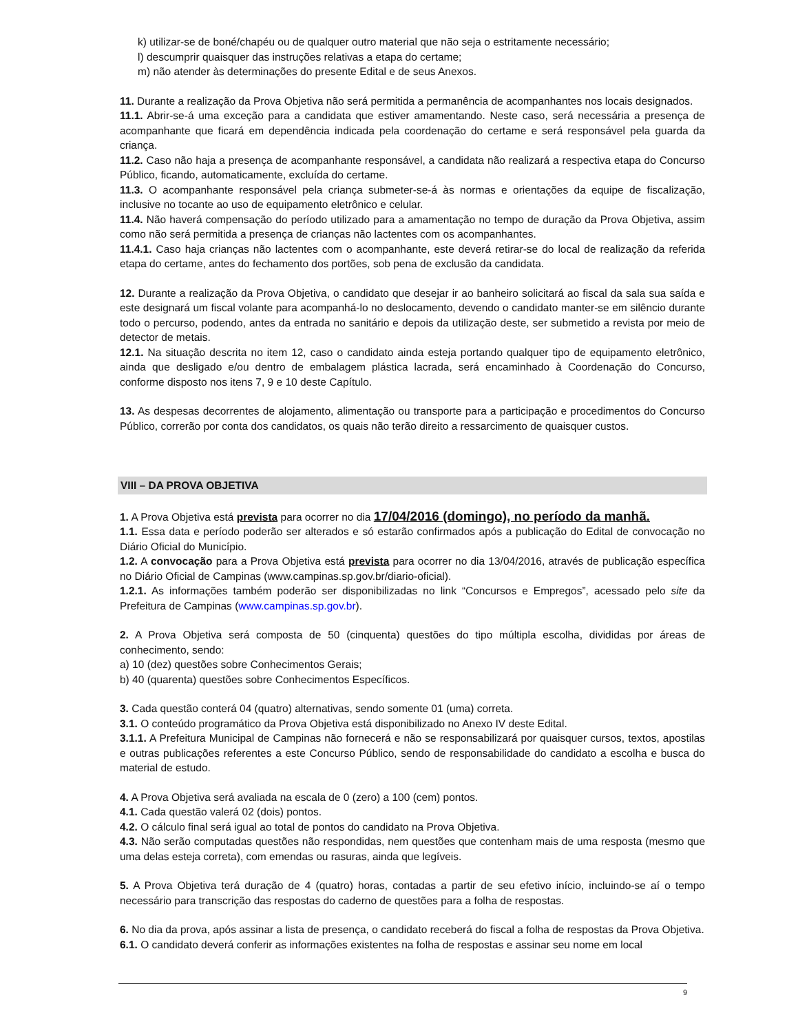k) utilizar-se de boné/chapéu ou de qualquer outro material que não seja o estritamente necessário;
l) descumprir quaisquer das instruções relativas a etapa do certame;
m) não atender às determinações do presente Edital e de seus Anexos.
11. Durante a realização da Prova Objetiva não será permitida a permanência de acompanhantes nos locais designados.
11.1. Abrir-se-á uma exceção para a candidata que estiver amamentando. Neste caso, será necessária a presença de acompanhante que ficará em dependência indicada pela coordenação do certame e será responsável pela guarda da criança.
11.2. Caso não haja a presença de acompanhante responsável, a candidata não realizará a respectiva etapa do Concurso Público, ficando, automaticamente, excluída do certame.
11.3. O acompanhante responsável pela criança submeter-se-á às normas e orientações da equipe de fiscalização, inclusive no tocante ao uso de equipamento eletrônico e celular.
11.4. Não haverá compensação do período utilizado para a amamentação no tempo de duração da Prova Objetiva, assim como não será permitida a presença de crianças não lactentes com os acompanhantes.
11.4.1. Caso haja crianças não lactentes com o acompanhante, este deverá retirar-se do local de realização da referida etapa do certame, antes do fechamento dos portões, sob pena de exclusão da candidata.
12. Durante a realização da Prova Objetiva, o candidato que desejar ir ao banheiro solicitará ao fiscal da sala sua saída e este designará um fiscal volante para acompanhá-lo no deslocamento, devendo o candidato manter-se em silêncio durante todo o percurso, podendo, antes da entrada no sanitário e depois da utilização deste, ser submetido a revista por meio de detector de metais.
12.1. Na situação descrita no item 12, caso o candidato ainda esteja portando qualquer tipo de equipamento eletrônico, ainda que desligado e/ou dentro de embalagem plástica lacrada, será encaminhado à Coordenação do Concurso, conforme disposto nos itens 7, 9 e 10 deste Capítulo.
13. As despesas decorrentes de alojamento, alimentação ou transporte para a participação e procedimentos do Concurso Público, correrão por conta dos candidatos, os quais não terão direito a ressarcimento de quaisquer custos.
VIII – DA PROVA OBJETIVA
1. A Prova Objetiva está prevista para ocorrer no dia 17/04/2016 (domingo), no período da manhã.
1.1. Essa data e período poderão ser alterados e só estarão confirmados após a publicação do Edital de convocação no Diário Oficial do Município.
1.2. A convocação para a Prova Objetiva está prevista para ocorrer no dia 13/04/2016, através de publicação específica no Diário Oficial de Campinas (www.campinas.sp.gov.br/diario-oficial).
1.2.1. As informações também poderão ser disponibilizadas no link “Concursos e Empregos”, acessado pelo site da Prefeitura de Campinas (www.campinas.sp.gov.br).
2. A Prova Objetiva será composta de 50 (cinquenta) questões do tipo múltipla escolha, divididas por áreas de conhecimento, sendo:
a) 10 (dez) questões sobre Conhecimentos Gerais;
b) 40 (quarenta) questões sobre Conhecimentos Específicos.
3. Cada questão conterá 04 (quatro) alternativas, sendo somente 01 (uma) correta.
3.1. O conteúdo programático da Prova Objetiva está disponibilizado no Anexo IV deste Edital.
3.1.1. A Prefeitura Municipal de Campinas não fornecerá e não se responsabilizará por quaisquer cursos, textos, apostilas e outras publicações referentes a este Concurso Público, sendo de responsabilidade do candidato a escolha e busca do material de estudo.
4. A Prova Objetiva será avaliada na escala de 0 (zero) a 100 (cem) pontos.
4.1. Cada questão valerá 02 (dois) pontos.
4.2. O cálculo final será igual ao total de pontos do candidato na Prova Objetiva.
4.3. Não serão computadas questões não respondidas, nem questões que contenham mais de uma resposta (mesmo que uma delas esteja correta), com emendas ou rasuras, ainda que legíveis.
5. A Prova Objetiva terá duração de 4 (quatro) horas, contadas a partir de seu efetivo início, incluindo-se aí o tempo necessário para transcrição das respostas do caderno de questões para a folha de respostas.
6. No dia da prova, após assinar a lista de presença, o candidato receberá do fiscal a folha de respostas da Prova Objetiva.
6.1. O candidato deverá conferir as informações existentes na folha de respostas e assinar seu nome em local
9